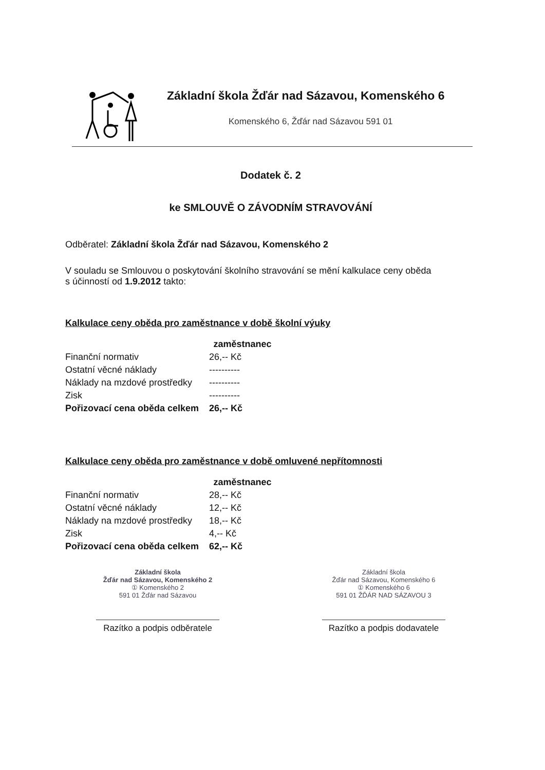Základní škola Žďár nad Sázavou, Komenského 6
Komenského 6, Žďár nad Sázavou 591 01
Dodatek č. 2
ke SMLOUVĚ O ZÁVODNÍM STRAVOVÁNÍ
Odběratel: Základní škola Žďár nad Sázavou, Komenského 2
V souladu se Smlouvou o poskytování školního stravování se mění kalkulace ceny oběda
s účinností od 1.9.2012 takto:
Kalkulace ceny oběda pro zaměstnance v době školní výuky
| | zaměstnanec |
| --- | --- |
| Finanční normativ | 26,-- Kč |
| Ostatní věcné náklady | ---------- |
| Náklady na mzdové prostředky | ---------- |
| Zisk | ---------- |
| Pořizovací cena oběda celkem | 26,-- Kč |
Kalkulace ceny oběda pro zaměstnance v době omluvené nepřítomnosti
| | zaměstnanec |
| --- | --- |
| Finanční normativ | 28,-- Kč |
| Ostatní věcné náklady | 12,-- Kč |
| Náklady na mzdové prostředky | 18,-- Kč |
| Zisk | 4,-- Kč |
| Pořizovací cena oběda celkem | 62,-- Kč |
Základní škola
Žďár nad Sázavou, Komenského 2
① Komenského 2
591 01 Žďár nad Sázavou
Razítko a podpis odběratele
Základní škola
Žďár nad Sázavou, Komenského 6
① Komenského 6
591 01 ŽĎÁR NAD SÁZAVOU 3
Razítko a podpis dodavatele